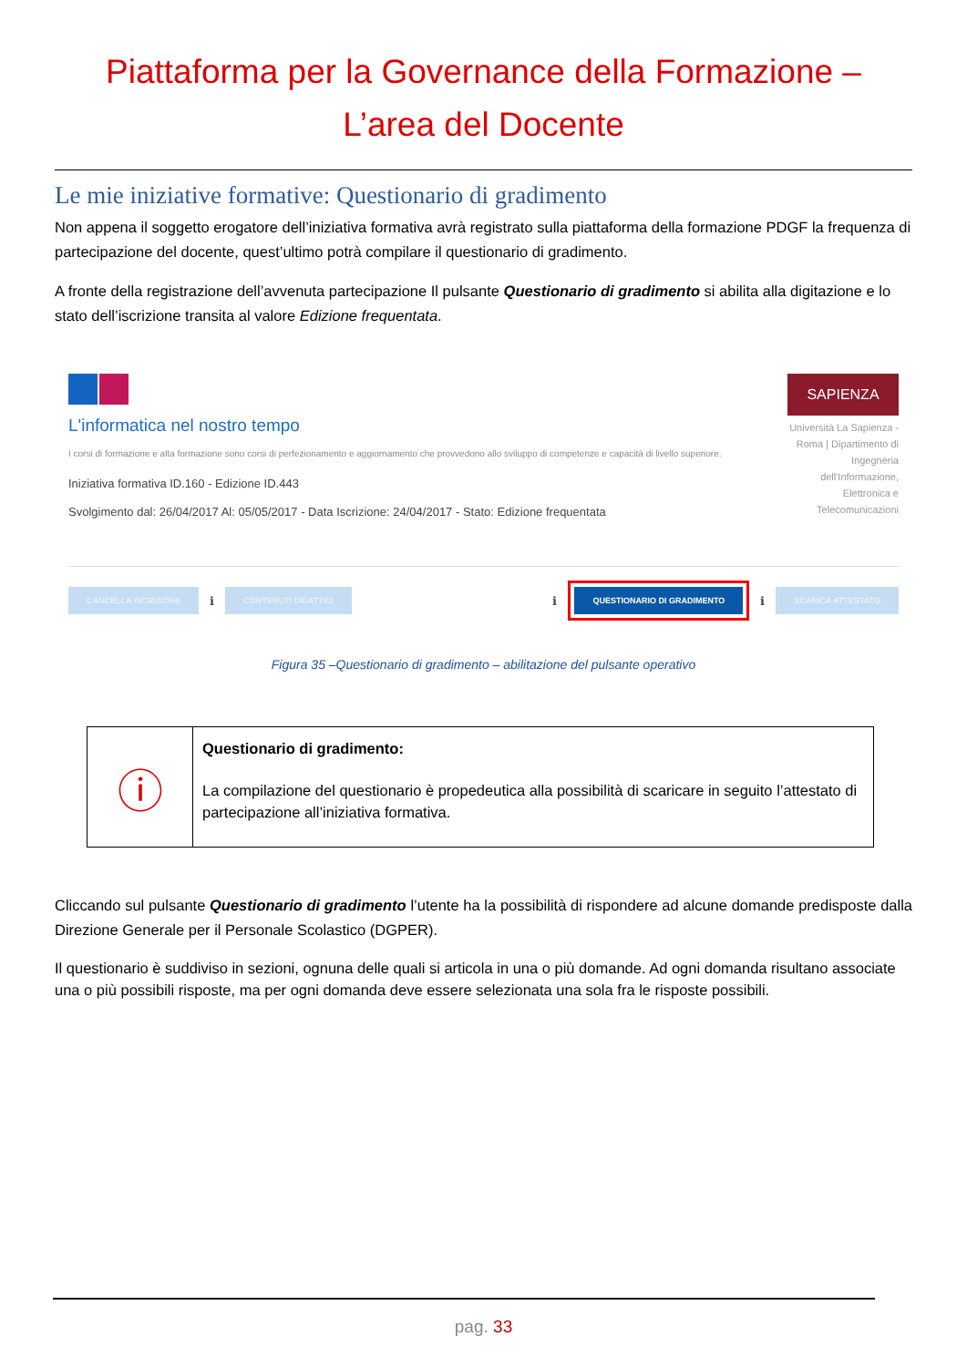Piattaforma per la Governance della Formazione –
L’area del Docente
Le mie iniziative formative: Questionario di gradimento
Non appena il soggetto erogatore dell’iniziativa formativa avrà registrato sulla piattaforma della formazione PDGF la frequenza di partecipazione del docente, quest’ultimo potrà compilare il questionario di gradimento.
A fronte della registrazione dell’avvenuta partecipazione Il pulsante Questionario di gradimento si abilita alla digitazione e lo stato dell’iscrizione transita al valore Edizione frequentata.
L'informatica nel nostro tempo
I corsi di formazione e alta formazione sono corsi di perfezionamento e aggiornamento che provvedono allo sviluppo di competenze e capacità di livello superiore.
Iniziativa formativa ID.160 - Edizione ID.443
Svolgimento dal: 26/04/2017 Al: 05/05/2017 - Data Iscrizione: 24/04/2017 - Stato: Edizione frequentata
SAPIENZA
Università La Sapienza - Roma | Dipartimento di Ingegneria dell'Informazione, Elettronica e Telecomunicazioni
CANCELLA ISCRIZIONE ℹ CONTENUTI DIDATTICI ℹ
QUESTIONARIO DI GRADIMENTO
ℹ SCARICA ATTESTATO
Figura 35 –Questionario di gradimento – abilitazione del pulsante operativo
| ⓘ | Questionario di gradimento: La compilazione del questionario è propedeutica alla possibilità di scaricare in seguito l’attestato di partecipazione all’iniziativa formativa. |
Cliccando sul pulsante Questionario di gradimento l’utente ha la possibilità di rispondere ad alcune domande predisposte dalla Direzione Generale per il Personale Scolastico (DGPER).
Il questionario è suddiviso in sezioni, ognuna delle quali si articola in una o più domande. Ad ogni domanda risultano associate una o più possibili risposte, ma per ogni domanda deve essere selezionata una sola fra le risposte possibili.
pag. 33